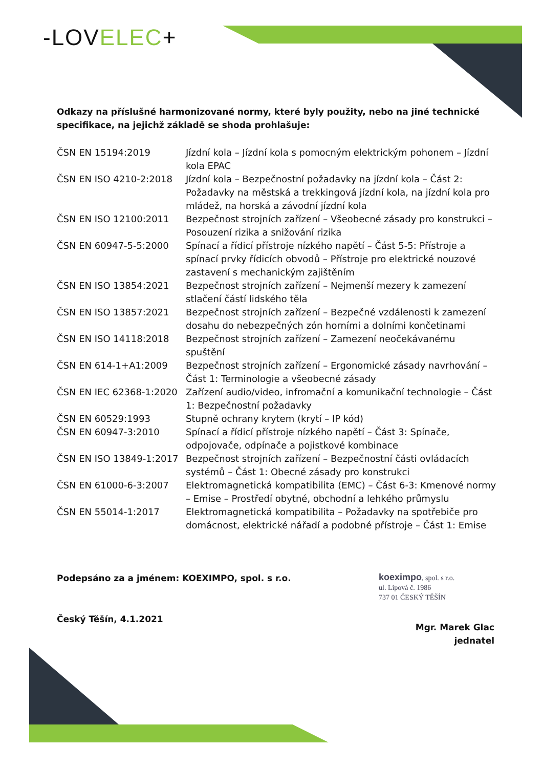-LOVELEC+
Odkazy na příslušné harmonizované normy, které byly použity, nebo na jiné technické specifikace, na jejichž základě se shoda prohlašuje:
| ČSN EN 15194:2019 | Jízdní kola – Jízdní kola s pomocným elektrickým pohonem – Jízdní kola EPAC |
| ČSN EN ISO 4210-2:2018 | Jízdní kola – Bezpečnostní požadavky na jízdní kola – Část 2: Požadavky na městská a trekkingová jízdní kola, na jízdní kola pro mládež, na horská a závodní jízdní kola |
| ČSN EN ISO 12100:2011 | Bezpečnost strojních zařízení – Všeobecné zásady pro konstrukci – Posouzení rizika a snižování rizika |
| ČSN EN 60947-5-5:2000 | Spínací a řídicí přístroje nízkého napětí – Část 5-5: Přístroje a spínací prvky řídicích obvodů – Přístroje pro elektrické nouzové zastavení s mechanickým zajištěním |
| ČSN EN ISO 13854:2021 | Bezpečnost strojních zařízení – Nejmenší mezery k zamezení stlačení částí lidského těla |
| ČSN EN ISO 13857:2021 | Bezpečnost strojních zařízení – Bezpečné vzdálenosti k zamezení dosahu do nebezpečných zón horními a dolními končetinami |
| ČSN EN ISO 14118:2018 | Bezpečnost strojních zařízení – Zamezení neočekávanému spuštění |
| ČSN EN 614-1+A1:2009 | Bezpečnost strojních zařízení – Ergonomické zásady navrhování – Část 1: Terminologie a všeobecné zásady |
| ČSN EN IEC 62368-1:2020 | Zařízení audio/video, infromační a komunikační technologie – Část 1: Bezpečnostní požadavky |
| ČSN EN 60529:1993 | Stupně ochrany krytem (krytí – IP kód) |
| ČSN EN 60947-3:2010 | Spínací a řídicí přístroje nízkého napětí – Část 3: Spínače, odpojovače, odpínače a pojistkové kombinace |
| ČSN EN ISO 13849-1:2017 | Bezpečnost strojních zařízení – Bezpečnostní části ovládacích systémů – Část 1: Obecné zásady pro konstrukci |
| ČSN EN 61000-6-3:2007 | Elektromagnetická kompatibilita (EMC) – Část 6-3: Kmenové normy – Emise – Prostředí obytné, obchodní a lehkého průmyslu |
| ČSN EN 55014-1:2017 | Elektromagnetická kompatibilita – Požadavky na spotřebiče pro domácnost, elektrické nářadí a podobné přístroje – Část 1: Emise |
Podepsáno za a jménem: KOEXIMPO, spol. s r.o.
Český Těšín, 4.1.2021
koeximpo, spol. s r.o.
ul. Lipová č. 1986
737 01 ČESKÝ TĚŠÍN
Mgr. Marek Glac
jednatel